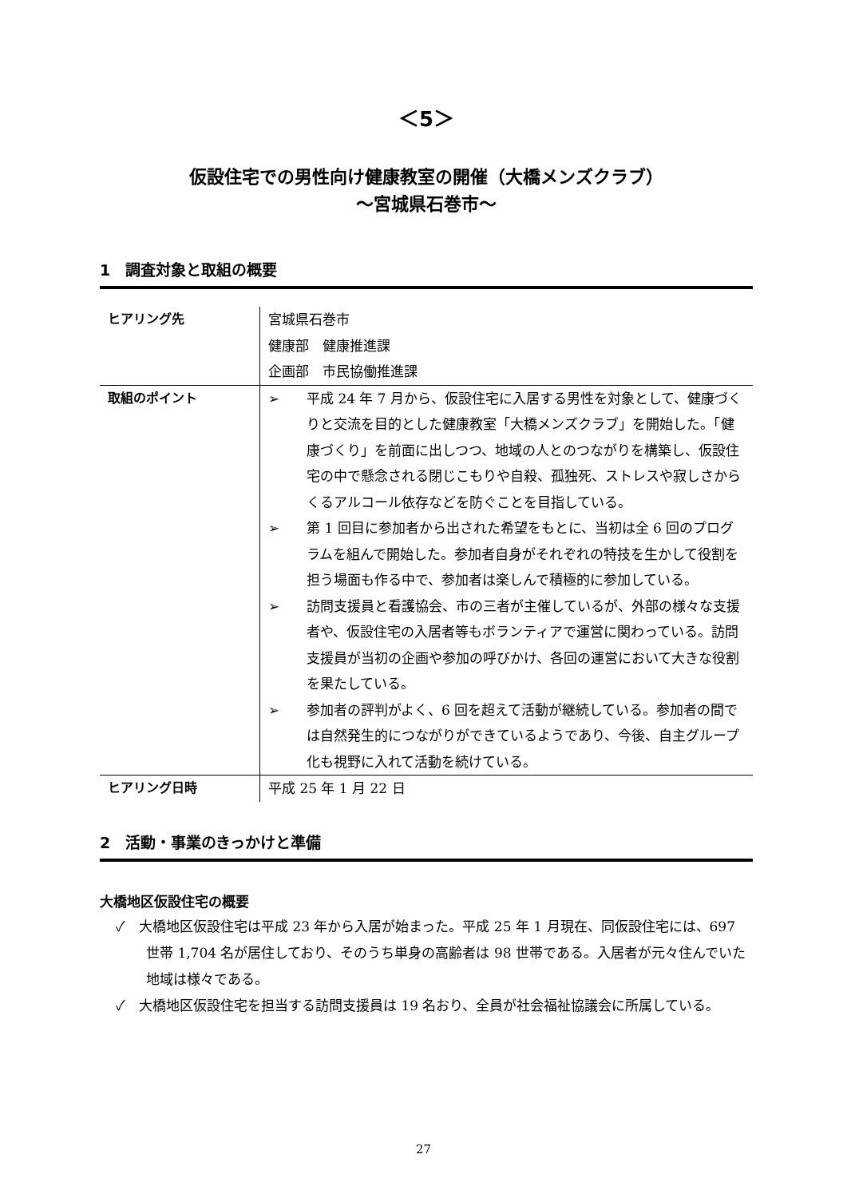＜5＞
仮設住宅での男性向け健康教室の開催（大橋メンズクラブ）
～宮城県石巻市～
1　調査対象と取組の概要
| ヒアリング先 | 宮城県石巻市 健康部 健康推進課 企画部 市民協働推進課 |
| 取組のポイント | ➢ 平成 24 年 7 月から、仮設住宅に入居する男性を対象として、健康づくりと交流を目的とした健康教室「大橋メンズクラブ」を開始した。「健康づくり」を前面に出しつつ、地域の人とのつながりを構築し、仮設住宅の中で懸念される閉じこもりや自殺、孤独死、ストレスや寂しさからくるアルコール依存などを防ぐことを目指している。 ➢ 第 1 回目に参加者から出された希望をもとに、当初は全 6 回のプログラムを組んで開始した。参加者自身がそれぞれの特技を生かして役割を担う場面も作る中で、参加者は楽しんで積極的に参加している。 ➢ 訪問支援員と看護協会、市の三者が主催しているが、外部の様々な支援者や、仮設住宅の入居者等もボランティアで運営に関わっている。訪問支援員が当初の企画や参加の呼びかけ、各回の運営において大きな役割を果たしている。 ➢ 参加者の評判がよく、6 回を超えて活動が継続している。参加者の間では自然発生的につながりができているようであり、今後、自主グループ化も視野に入れて活動を続けている。 |
| ヒアリング日時 | 平成 25 年 1 月 22 日 |
2　活動・事業のきっかけと準備
大橋地区仮設住宅の概要
✓　大橋地区仮設住宅は平成 23 年から入居が始まった。平成 25 年 1 月現在、同仮設住宅には、697 世帯 1,704 名が居住しており、そのうち単身の高齢者は 98 世帯である。入居者が元々住んでいた地域は様々である。
✓　大橋地区仮設住宅を担当する訪問支援員は 19 名おり、全員が社会福祉協議会に所属している。
27